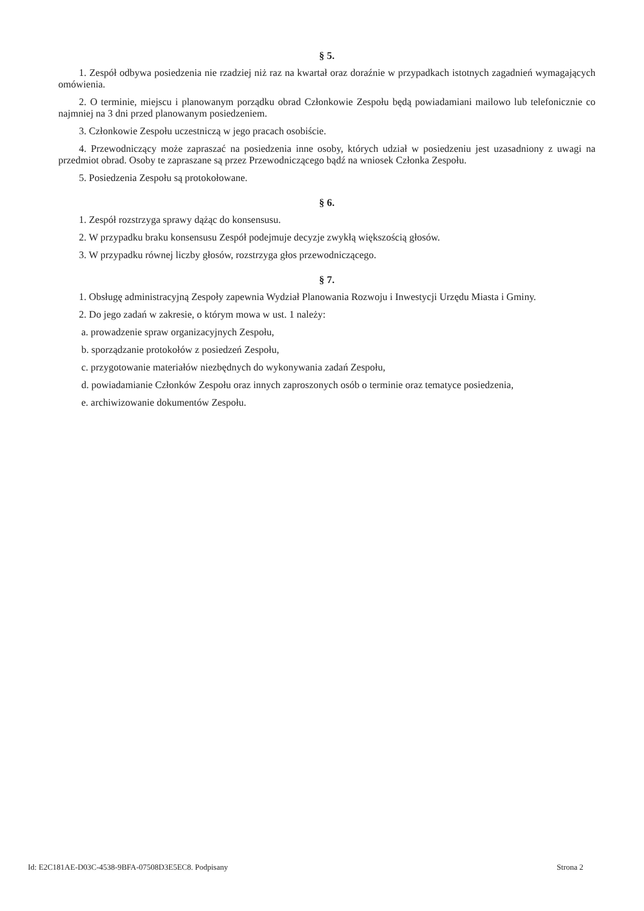§ 5.
1. Zespół odbywa posiedzenia nie rzadziej niż raz na kwartał oraz doraźnie w przypadkach istotnych zagadnień wymagających omówienia.
2. O terminie, miejscu i planowanym porządku obrad Członkowie Zespołu będą powiadamiani mailowo lub telefonicznie co najmniej na 3 dni przed planowanym posiedzeniem.
3. Członkowie Zespołu uczestniczą w jego pracach osobiście.
4. Przewodniczący może zapraszać na posiedzenia inne osoby, których udział w posiedzeniu jest uzasadniony z uwagi na przedmiot obrad. Osoby te zapraszane są przez Przewodniczącego bądź na wniosek Członka Zespołu.
5. Posiedzenia Zespołu są protokołowane.
§ 6.
1. Zespół rozstrzyga sprawy dążąc do konsensusu.
2. W przypadku braku konsensusu Zespół podejmuje decyzje zwykłą większością głosów.
3. W przypadku równej liczby głosów, rozstrzyga głos przewodniczącego.
§ 7.
1. Obsługę administracyjną Zespoły zapewnia Wydział Planowania Rozwoju i Inwestycji Urzędu Miasta i Gminy.
2. Do jego zadań w zakresie, o którym mowa w ust. 1 należy:
a. prowadzenie spraw organizacyjnych Zespołu,
b. sporządzanie protokołów z posiedzeń Zespołu,
c. przygotowanie materiałów niezbędnych do wykonywania zadań Zespołu,
d. powiadamianie Członków Zespołu oraz innych zaproszonych osób o terminie oraz tematyce posiedzenia,
e. archiwizowanie dokumentów Zespołu.
Id: E2C181AE-D03C-4538-9BFA-07508D3E5EC8. Podpisany Strona 2